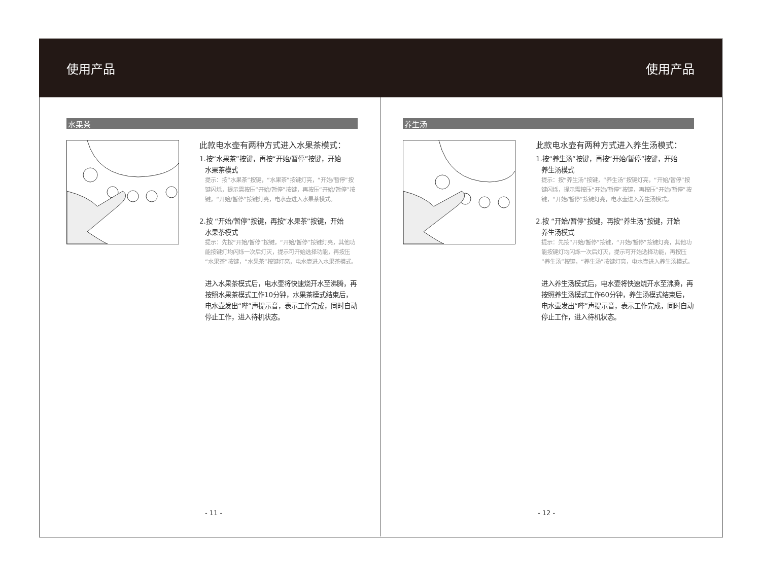使用产品 使用产品
水果茶
此款电水壶有两种方式进入水果茶模式：
1.按“水果茶”按键，再按“开始/暂停”按键，开始
水果茶模式
提示：按“水果茶”按键，“水果茶”按键灯亮，“开始/暂停”按键闪烁，提示需按压“开始/暂停”按键，再按压“开始/暂停”按键，“开始/暂停”按键灯亮，电水壶进入水果茶模式。
2.按 “开始/暂停”按键，再按“水果茶”按键，开始
水果茶模式
提示：先按“开始/暂停”按键，“开始/暂停”按键灯亮，其他功能按键灯均闪烁一次后灯灭，提示可开始选择功能，再按压“水果茶”按键，“水果茶”按键灯亮，电水壶进入水果茶模式。
进入水果茶模式后，电水壶将快速烧开水至沸腾，再按照水果茶模式工作10分钟，水果茶模式结束后，电水壶发出“哔”声提示音，表示工作完成，同时自动停止工作，进入待机状态。
- 11 -
养生汤
此款电水壶有两种方式进入养生汤模式：
1.按“养生汤”按键，再按“开始/暂停”按键，开始
养生汤模式
提示：按“养生汤”按键，“养生汤”按键灯亮，“开始/暂停”按键闪烁，提示需按压“开始/暂停”按键，再按压“开始/暂停”按键，“开始/暂停”按键灯亮，电水壶进入养生汤模式。
2.按 “开始/暂停”按键，再按“养生汤”按键，开始
养生汤模式
提示：先按“开始/暂停”按键，“开始/暂停”按键灯亮，其他功能按键灯均闪烁一次后灯灭，提示可开始选择功能，再按压“养生汤”按键，“养生汤”按键灯亮，电水壶进入养生汤模式。
进入养生汤模式后，电水壶将快速烧开水至沸腾，再按照养生汤模式工作60分钟，养生汤模式结束后，电水壶发出“哔”声提示音，表示工作完成，同时自动停止工作，进入待机状态。
- 12 -